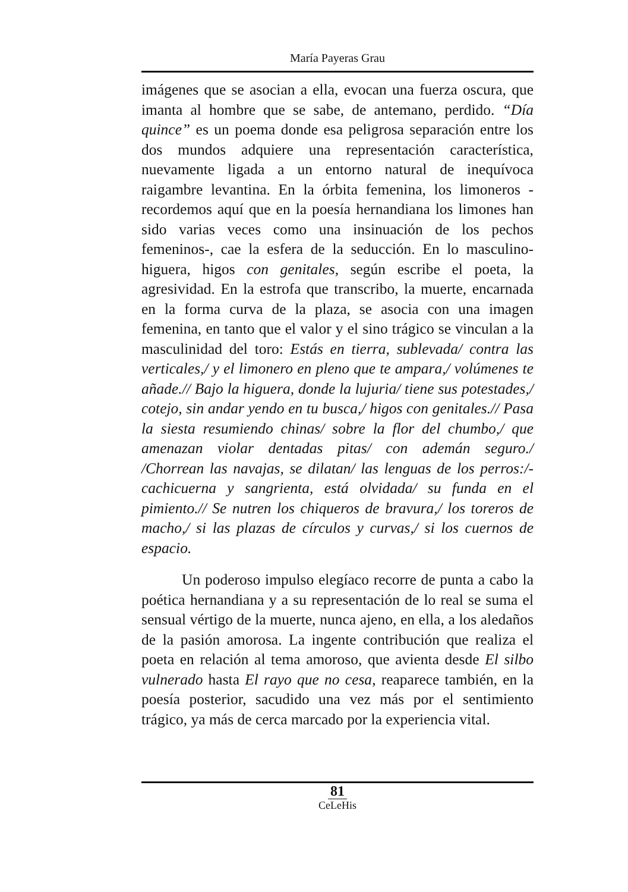María Payeras Grau
imágenes que se asocian a ella, evocan una fuerza oscura, que imanta al hombre que se sabe, de antemano, perdido. “Día quince” es un poema donde esa peligrosa separación entre los dos mundos adquiere una representación característica, nuevamente ligada a un entorno natural de inequívoca raigambre levantina. En la órbita femenina, los limoneros -recordemos aquí que en la poesía hernandiana los limones han sido varias veces como una insinuación de los pechos femeninos-, cae la esfera de la seducción. En lo masculino-higuera, higos con genitales, según escribe el poeta, la agresividad. En la estrofa que transcribo, la muerte, encarnada en la forma curva de la plaza, se asocia con una imagen femenina, en tanto que el valor y el sino trágico se vinculan a la masculinidad del toro: Estás en tierra, sublevada/ contra las verticales,/ y el limonero en pleno que te ampara,/ volúmenes te añade.// Bajo la higuera, donde la lujuria/ tiene sus potestades,/ cotejo, sin andar yendo en tu busca,/ higos con genitales.// Pasa la siesta resumiendo chinas/ sobre la flor del chumbo,/ que amenazan violar dentadas pitas/ con ademán seguro./ /Chorrean las navajas, se dilatan/ las lenguas de los perros:/-cachicuerna y sangrienta, está olvidada/ su funda en el pimiento.// Se nutren los chiqueros de bravura,/ los toreros de macho,/ si las plazas de círculos y curvas,/ si los cuernos de espacio.
Un poderoso impulso elegíaco recorre de punta a cabo la poética hernandiana y a su representación de lo real se suma el sensual vértigo de la muerte, nunca ajeno, en ella, a los aledaños de la pasión amorosa. La ingente contribución que realiza el poeta en relación al tema amoroso, que avienta desde El silbo vulnerado hasta El rayo que no cesa, reaparece también, en la poesía posterior, sacudido una vez más por el sentimiento trágico, ya más de cerca marcado por la experiencia vital.
81
CeLeHis